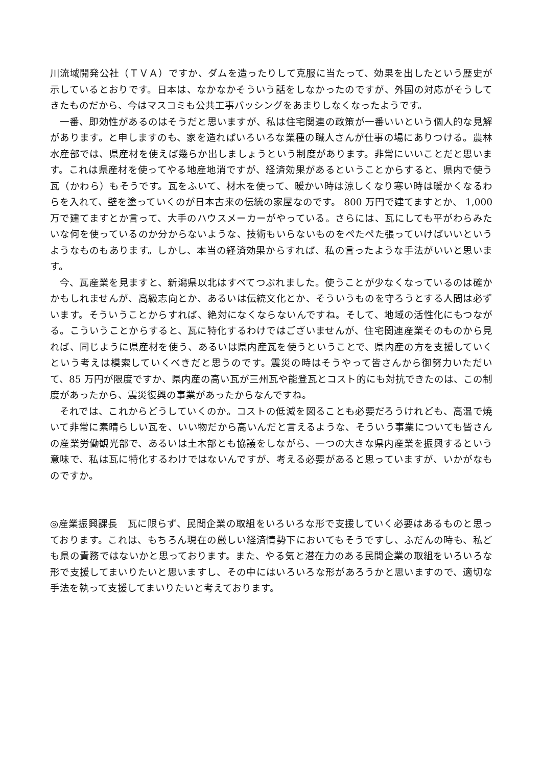川流域開発公社（ＴＶＡ）ですか、ダムを造ったりして克服に当たって、効果を出したという歴史が示しているとおりです。日本は、なかなかそういう話をしなかったのですが、外国の対応がそうしてきたものだから、今はマスコミも公共工事バッシングをあまりしなくなったようです。
一番、即効性があるのはそうだと思いますが、私は住宅関連の政策が一番いいという個人的な見解があります。と申しますのも、家を造ればいろいろな業種の職人さんが仕事の場にありつける。農林水産部では、県産材を使えば幾らか出しましょうという制度があります。非常にいいことだと思います。これは県産材を使ってやる地産地消ですが、経済効果があるということからすると、県内で使う瓦（かわら）もそうです。瓦をふいて、材木を使って、暖かい時は涼しくなり寒い時は暖かくなるわらを入れて、壁を塗っていくのが日本古来の伝統の家屋なのです。 800 万円で建てますとか、 1,000 万で建てますとか言って、大手のハウスメーカーがやっている。さらには、瓦にしても平がわらみたいな何を使っているのか分からないような、技術もいらないものをぺたぺた張っていけばいいというようなものもあります。しかし、本当の経済効果からすれば、私の言ったような手法がいいと思います。
今、瓦産業を見ますと、新潟県以北はすべてつぶれました。使うことが少なくなっているのは確かかもしれませんが、高級志向とか、あるいは伝統文化とか、そういうものを守ろうとする人間は必ずいます。そういうことからすれば、絶対になくならないんですね。そして、地域の活性化にもつながる。こういうことからすると、瓦に特化するわけではございませんが、住宅関連産業そのものから見れば、同じように県産材を使う、あるいは県内産瓦を使うということで、県内産の方を支援していくという考えは模索していくべきだと思うのです。震災の時はそうやって皆さんから御努力いただいて、85 万円が限度ですか、県内産の高い瓦が三州瓦や能登瓦とコスト的にも対抗できたのは、この制度があったから、震災復興の事業があったからなんですね。
それでは、これからどうしていくのか。コストの低減を図ることも必要だろうけれども、高温で焼いて非常に素晴らしい瓦を、いい物だから高いんだと言えるような、そういう事業についても皆さんの産業労働観光部で、あるいは土木部とも協議をしながら、一つの大きな県内産業を振興するという意味で、私は瓦に特化するわけではないんですが、考える必要があると思っていますが、いかがなものですか。
◎産業振興課長　瓦に限らず、民間企業の取組をいろいろな形で支援していく必要はあるものと思っております。これは、もちろん現在の厳しい経済情勢下においてもそうですし、ふだんの時も、私ども県の責務ではないかと思っております。また、やる気と潜在力のある民間企業の取組をいろいろな形で支援してまいりたいと思いますし、その中にはいろいろな形があろうかと思いますので、適切な手法を執って支援してまいりたいと考えております。